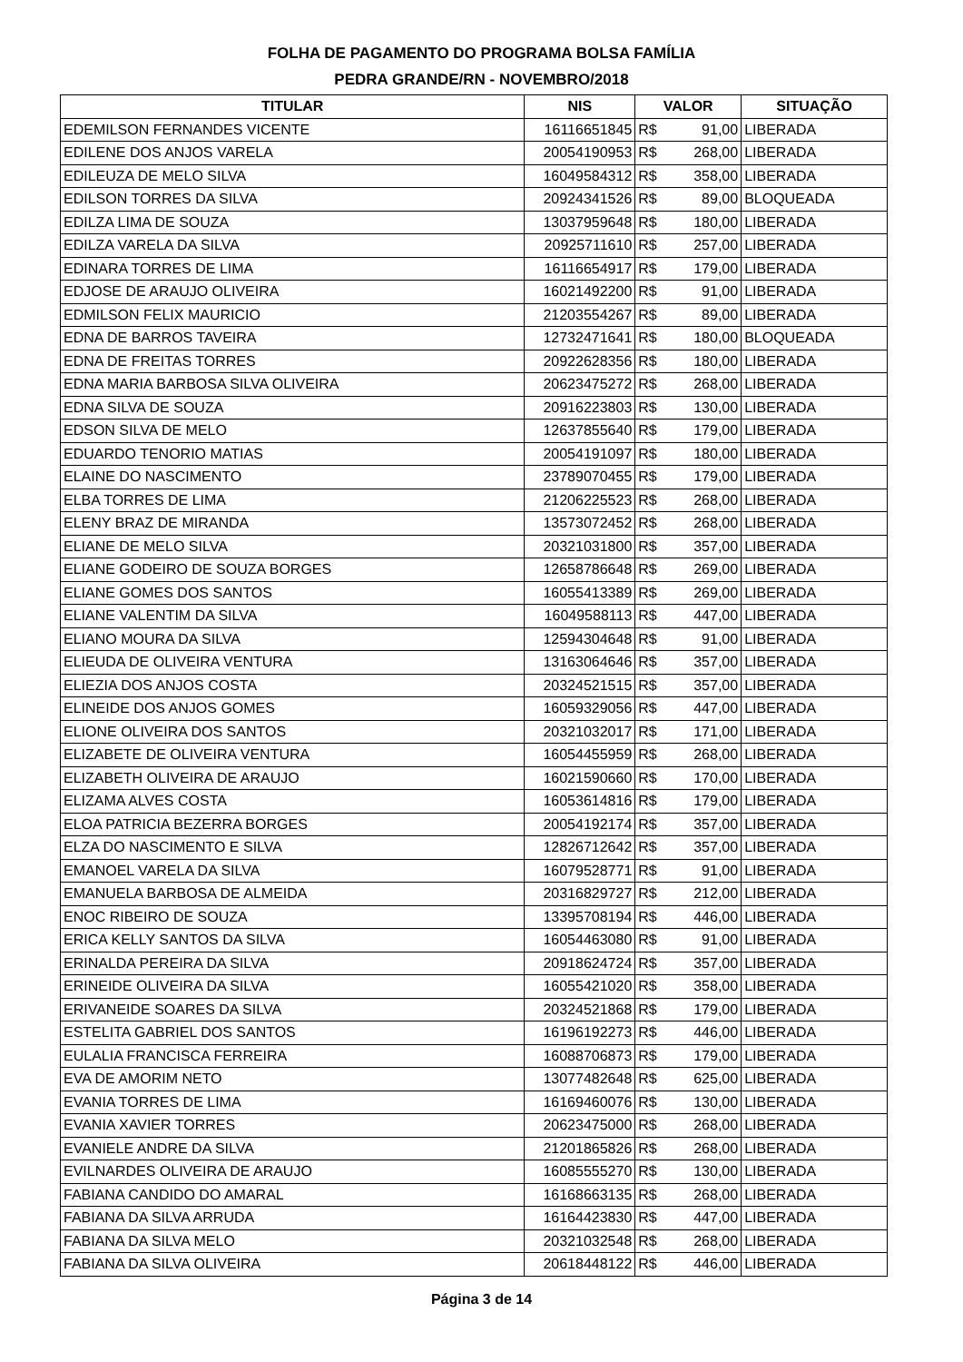FOLHA DE PAGAMENTO DO PROGRAMA BOLSA FAMÍLIA
PEDRA GRANDE/RN - NOVEMBRO/2018
| TITULAR | NIS | VALOR | SITUAÇÃO |
| --- | --- | --- | --- |
| EDEMILSON FERNANDES VICENTE | 16116651845 | R$ 91,00 | LIBERADA |
| EDILENE DOS ANJOS VARELA | 20054190953 | R$ 268,00 | LIBERADA |
| EDILEUZA DE MELO SILVA | 16049584312 | R$ 358,00 | LIBERADA |
| EDILSON TORRES DA SILVA | 20924341526 | R$ 89,00 | BLOQUEADA |
| EDILZA LIMA DE SOUZA | 13037959648 | R$ 180,00 | LIBERADA |
| EDILZA VARELA DA SILVA | 20925711610 | R$ 257,00 | LIBERADA |
| EDINARA TORRES DE LIMA | 16116654917 | R$ 179,00 | LIBERADA |
| EDJOSE DE ARAUJO OLIVEIRA | 16021492200 | R$ 91,00 | LIBERADA |
| EDMILSON FELIX MAURICIO | 21203554267 | R$ 89,00 | LIBERADA |
| EDNA DE BARROS TAVEIRA | 12732471641 | R$ 180,00 | BLOQUEADA |
| EDNA DE FREITAS TORRES | 20922628356 | R$ 180,00 | LIBERADA |
| EDNA MARIA BARBOSA SILVA OLIVEIRA | 20623475272 | R$ 268,00 | LIBERADA |
| EDNA SILVA DE SOUZA | 20916223803 | R$ 130,00 | LIBERADA |
| EDSON SILVA DE MELO | 12637855640 | R$ 179,00 | LIBERADA |
| EDUARDO TENORIO MATIAS | 20054191097 | R$ 180,00 | LIBERADA |
| ELAINE DO NASCIMENTO | 23789070455 | R$ 179,00 | LIBERADA |
| ELBA TORRES DE LIMA | 21206225523 | R$ 268,00 | LIBERADA |
| ELENY BRAZ DE MIRANDA | 13573072452 | R$ 268,00 | LIBERADA |
| ELIANE DE MELO SILVA | 20321031800 | R$ 357,00 | LIBERADA |
| ELIANE GODEIRO DE SOUZA BORGES | 12658786648 | R$ 269,00 | LIBERADA |
| ELIANE GOMES DOS SANTOS | 16055413389 | R$ 269,00 | LIBERADA |
| ELIANE VALENTIM DA SILVA | 16049588113 | R$ 447,00 | LIBERADA |
| ELIANO MOURA DA SILVA | 12594304648 | R$ 91,00 | LIBERADA |
| ELIEUDA DE OLIVEIRA VENTURA | 13163064646 | R$ 357,00 | LIBERADA |
| ELIEZIA DOS ANJOS COSTA | 20324521515 | R$ 357,00 | LIBERADA |
| ELINEIDE DOS ANJOS GOMES | 16059329056 | R$ 447,00 | LIBERADA |
| ELIONE OLIVEIRA DOS SANTOS | 20321032017 | R$ 171,00 | LIBERADA |
| ELIZABETE DE OLIVEIRA VENTURA | 16054455959 | R$ 268,00 | LIBERADA |
| ELIZABETH OLIVEIRA DE ARAUJO | 16021590660 | R$ 170,00 | LIBERADA |
| ELIZAMA ALVES COSTA | 16053614816 | R$ 179,00 | LIBERADA |
| ELOA PATRICIA BEZERRA BORGES | 20054192174 | R$ 357,00 | LIBERADA |
| ELZA DO NASCIMENTO E SILVA | 12826712642 | R$ 357,00 | LIBERADA |
| EMANOEL VARELA DA SILVA | 16079528771 | R$ 91,00 | LIBERADA |
| EMANUELA BARBOSA DE ALMEIDA | 20316829727 | R$ 212,00 | LIBERADA |
| ENOC RIBEIRO DE SOUZA | 13395708194 | R$ 446,00 | LIBERADA |
| ERICA KELLY SANTOS DA SILVA | 16054463080 | R$ 91,00 | LIBERADA |
| ERINALDA PEREIRA DA SILVA | 20918624724 | R$ 357,00 | LIBERADA |
| ERINEIDE OLIVEIRA DA SILVA | 16055421020 | R$ 358,00 | LIBERADA |
| ERIVANEIDE SOARES DA SILVA | 20324521868 | R$ 179,00 | LIBERADA |
| ESTELITA GABRIEL DOS SANTOS | 16196192273 | R$ 446,00 | LIBERADA |
| EULALIA FRANCISCA FERREIRA | 16088706873 | R$ 179,00 | LIBERADA |
| EVA DE AMORIM NETO | 13077482648 | R$ 625,00 | LIBERADA |
| EVANIA TORRES DE LIMA | 16169460076 | R$ 130,00 | LIBERADA |
| EVANIA XAVIER TORRES | 20623475000 | R$ 268,00 | LIBERADA |
| EVANIELE ANDRE DA SILVA | 21201865826 | R$ 268,00 | LIBERADA |
| EVILNARDES OLIVEIRA DE ARAUJO | 16085555270 | R$ 130,00 | LIBERADA |
| FABIANA CANDIDO DO AMARAL | 16168663135 | R$ 268,00 | LIBERADA |
| FABIANA DA SILVA ARRUDA | 16164423830 | R$ 447,00 | LIBERADA |
| FABIANA DA SILVA MELO | 20321032548 | R$ 268,00 | LIBERADA |
| FABIANA DA SILVA OLIVEIRA | 20618448122 | R$ 446,00 | LIBERADA |
Página 3 de 14